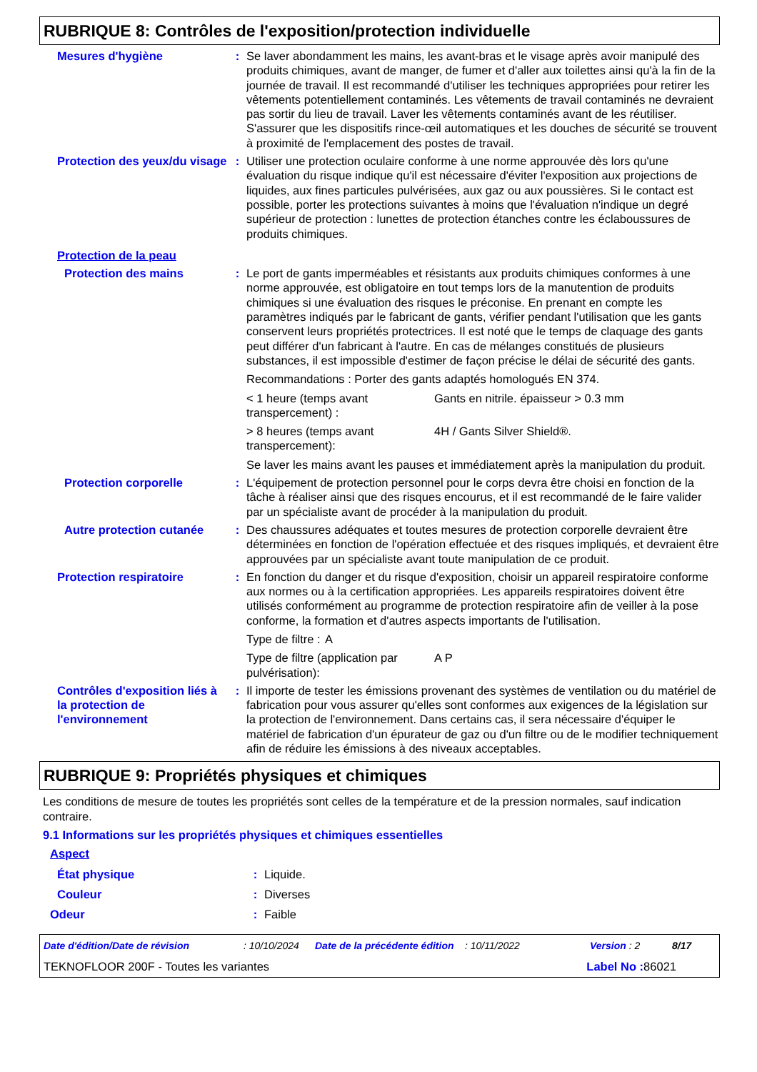RUBRIQUE 8: Contrôles de l'exposition/protection individuelle
Mesures d'hygiène : Se laver abondamment les mains, les avant-bras et le visage après avoir manipulé des produits chimiques, avant de manger, de fumer et d'aller aux toilettes ainsi qu'à la fin de la journée de travail. Il est recommandé d'utiliser les techniques appropriées pour retirer les vêtements potentiellement contaminés. Les vêtements de travail contaminés ne devraient pas sortir du lieu de travail. Laver les vêtements contaminés avant de les réutiliser. S'assurer que les dispositifs rince-œil automatiques et les douches de sécurité se trouvent à proximité de l'emplacement des postes de travail.
Protection des yeux/du visage
: Utiliser une protection oculaire conforme à une norme approuvée dès lors qu'une évaluation du risque indique qu'il est nécessaire d'éviter l'exposition aux projections de liquides, aux fines particules pulvérisées, aux gaz ou aux poussières. Si le contact est possible, porter les protections suivantes à moins que l'évaluation n'indique un degré supérieur de protection : lunettes de protection étanches contre les éclaboussures de produits chimiques.
Protection de la peau
Protection des mains : Le port de gants imperméables et résistants aux produits chimiques conformes à une norme approuvée, est obligatoire en tout temps lors de la manutention de produits chimiques si une évaluation des risques le préconise. En prenant en compte les paramètres indiqués par le fabricant de gants, vérifier pendant l'utilisation que les gants conservent leurs propriétés protectrices. Il est noté que le temps de claquage des gants peut différer d'un fabricant à l'autre. En cas de mélanges constitués de plusieurs substances, il est impossible d'estimer de façon précise le délai de sécurité des gants.
Recommandations : Porter des gants adaptés homologués EN 374.
< 1 heure (temps avant transpercement) :
Gants en nitrile. épaisseur > 0.3 mm
> 8 heures (temps avant transpercement):
4H / Gants Silver Shield®.
Se laver les mains avant les pauses et immédiatement après la manipulation du produit.
Protection corporelle : L'équipement de protection personnel pour le corps devra être choisi en fonction de la tâche à réaliser ainsi que des risques encourus, et il est recommandé de le faire valider par un spécialiste avant de procéder à la manipulation du produit.
Autre protection cutanée
: Des chaussures adéquates et toutes mesures de protection corporelle devraient être déterminées en fonction de l'opération effectuée et des risques impliqués, et devraient être approuvées par un spécialiste avant toute manipulation de ce produit.
Protection respiratoire : En fonction du danger et du risque d'exposition, choisir un appareil respiratoire conforme aux normes ou à la certification appropriées. Les appareils respiratoires doivent être utilisés conformément au programme de protection respiratoire afin de veiller à la pose conforme, la formation et d'autres aspects importants de l'utilisation.
Type de filtre :
A
Type de filtre (application par pulvérisation):
A P
Contrôles d'exposition liés à la protection de l'environnement
: Il importe de tester les émissions provenant des systèmes de ventilation ou du matériel de fabrication pour vous assurer qu'elles sont conformes aux exigences de la législation sur la protection de l'environnement. Dans certains cas, il sera nécessaire d'équiper le matériel de fabrication d'un épurateur de gaz ou d'un filtre ou de le modifier techniquement afin de réduire les émissions à des niveaux acceptables.
RUBRIQUE 9: Propriétés physiques et chimiques
Les conditions de mesure de toutes les propriétés sont celles de la température et de la pression normales, sauf indication contraire.
9.1 Informations sur les propriétés physiques et chimiques essentielles
Aspect
État physique : Liquide.
Couleur : Diverses
Odeur : Faible
Date d'édition/Date de révision: 10/10/2024 Date de la précédente édition: 10/11/2022 Version : 2 8/17
TEKNOFLOOR 200F - Toutes les variantes Label No : 86021